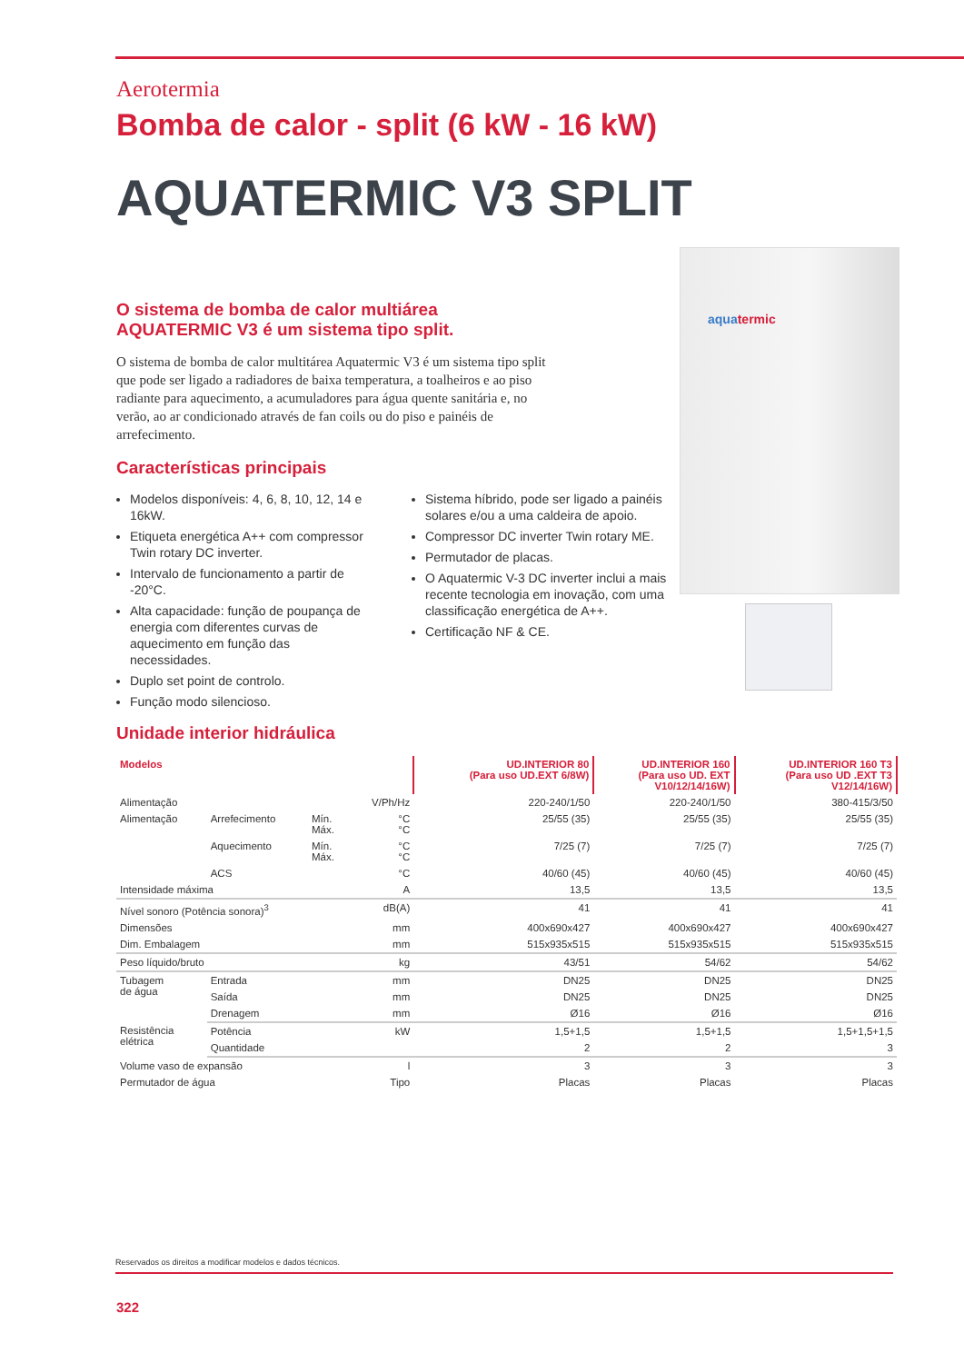aquatermic
Aerotermia
Bomba de calor - split (6 kW - 16 kW)
AQUATERMIC V3 SPLIT
O sistema de bomba de calor multiárea
AQUATERMIC V3 é um sistema tipo split.
O sistema de bomba de calor multitárea Aquatermic V3 é um sistema tipo split que pode ser ligado a radiadores de baixa temperatura, a toalheiros e ao piso radiante para aquecimento, a acumuladores para água quente sanitária e, no verão, ao ar condicionado através de fan coils ou do piso e painéis de arrefecimento.
Características principais
Modelos disponíveis: 4, 6, 8, 10, 12, 14 e 16kW.
Etiqueta energética A++ com compressor Twin rotary DC inverter.
Intervalo de funcionamento a partir de -20°C.
Alta capacidade: função de poupança de energia com diferentes curvas de aquecimento em função das necessidades.
Duplo set point de controlo.
Função modo silencioso.
Sistema híbrido, pode ser ligado a painéis solares e/ou a uma caldeira de apoio.
Compressor DC inverter Twin rotary ME.
Permutador de placas.
O Aquatermic V-3 DC inverter inclui a mais recente tecnologia em inovação, com uma classificação energética de A++.
Certificação NF & CE.
Unidade interior hidráulica
| Modelos | | | | UD.INTERIOR 80 (Para uso UD.EXT 6/8W) | UD.INTERIOR 160 (Para uso UD. EXT V10/12/14/16W) | UD.INTERIOR 160 T3 (Para uso UD .EXT T3 V12/14/16W) |
| --- | --- | --- | --- | --- | --- | --- |
| Alimentação | | | V/Ph/Hz | 220-240/1/50 | 220-240/1/50 | 380-415/3/50 |
| Alimentação | Arrefecimento | Mín. Máx. | °C °C | 25/55 (35) | 25/55 (35) | 25/55 (35) |
| | Aquecimento | Mín. Máx. | °C °C | 7/25 (7) | 7/25 (7) | 7/25 (7) |
| | ACS | | °C | 40/60 (45) | 40/60 (45) | 40/60 (45) |
| Intensidade máxima | | | A | 13,5 | 13,5 | 13,5 |
| Nível sonoro (Potência sonora)<sup>3</sup> | | | dB(A) | 41 | 41 | 41 |
| Dimensões | | | mm | 400x690x427 | 400x690x427 | 400x690x427 |
| Dim. Embalagem | | | mm | 515x935x515 | 515x935x515 | 515x935x515 |
| Peso líquido/bruto | | | kg | 43/51 | 54/62 | 54/62 |
| Tubagem de água | Entrada | | mm | DN25 | DN25 | DN25 |
| | Saída | | mm | DN25 | DN25 | DN25 |
| | Drenagem | | mm | Ø16 | Ø16 | Ø16 |
| Resistência elétrica | Potência | | kW | 1,5+1,5 | 1,5+1,5 | 1,5+1,5+1,5 |
| | Quantidade | | | 2 | 2 | 3 |
| Volume vaso de expansão | | | l | 3 | 3 | 3 |
| Permutador de água | | | Tipo | Placas | Placas | Placas |
Reservados os direitos a modificar modelos e dados técnicos.
322